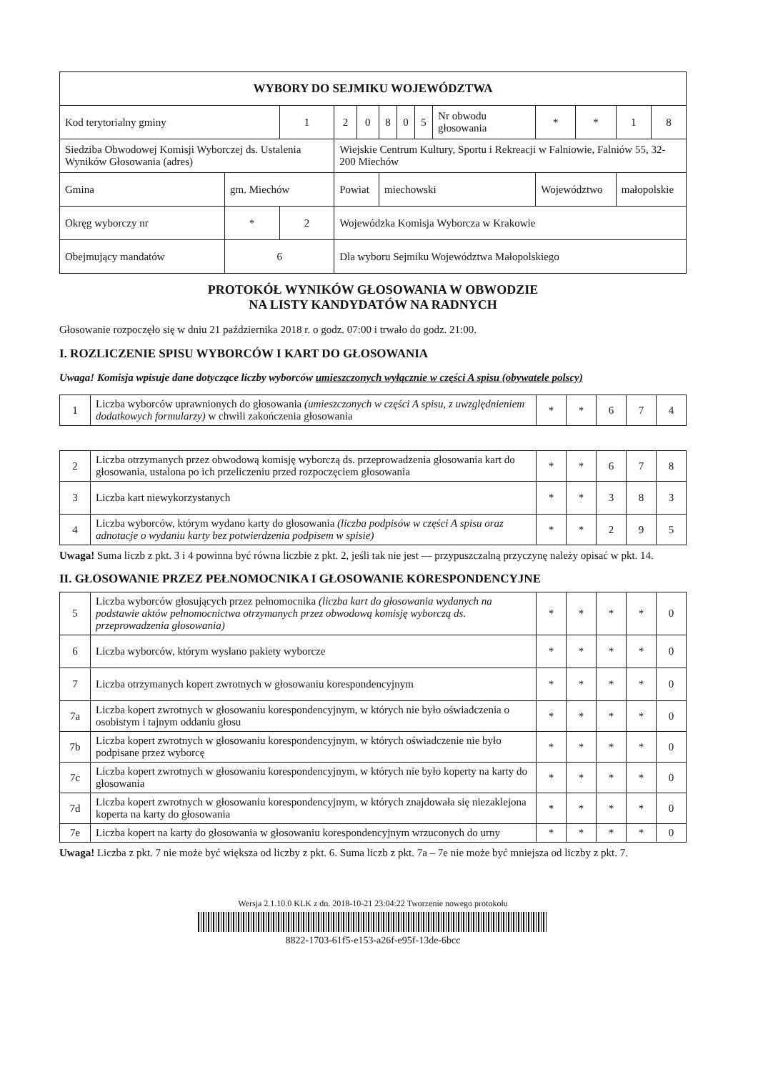| WYBORY DO SEJMIKU WOJEWÓDZTWA | | | | | | | | | | | | | |
| Kod terytorialny gminy | | | 1 | 2 | 0 | 8 | 0 | 5 | Nr obwodu głosowania | * | * | 1 | 8 |
| Siedziba Obwodowej Komisji Wyborczej ds. Ustalenia Wyników Głosowania (adres) | | | | Wiejskie Centrum Kultury, Sportu i Rekreacji w Falniowie, Falniów 55, 32-200 Miechów | | | | | | | | | |
| Gmina | gm. Miechów | | | Powiat | | miechowski | | | | Województwo | | małopolskie | |
| Okręg wyborczy nr | | * | 2 | Wojewódzka Komisja Wyborcza w Krakowie | | | | | | | | | |
| Obejmujący mandatów | | 6 | | Dla wyboru Sejmiku Województwa Małopolskiego | | | | | | | | | |
PROTOKÓŁ WYNIKÓW GŁOSOWANIA W OBWODZIE
NA LISTY KANDYDATÓW NA RADNYCH
Głosowanie rozpoczęło się w dniu 21 października 2018 r. o godz. 07:00 i trwało do godz. 21:00.
I. ROZLICZENIE SPISU WYBORCÓW I KART DO GŁOSOWANIA
Uwaga! Komisja wpisuje dane dotyczące liczby wyborców umieszczonych wyłącznie w części A spisu (obywatele polscy)
| 1 | Liczba wyborców uprawnionych do głosowania (umieszczonych w części A spisu, z uwzględnieniem dodatkowych formularzy) w chwili zakończenia głosowania | * | * | 6 | 7 | 4 |
| 2 | Liczba otrzymanych przez obwodową komisję wyborczą ds. przeprowadzenia głosowania kart do głosowania, ustalona po ich przeliczeniu przed rozpoczęciem głosowania | * | * | 6 | 7 | 8 |
| 3 | Liczba kart niewykorzystanych | * | * | 3 | 8 | 3 |
| 4 | Liczba wyborców, którym wydano karty do głosowania (liczba podpisów w części A spisu oraz adnotacje o wydaniu karty bez potwierdzenia podpisem w spisie) | * | * | 2 | 9 | 5 |
Uwaga! Suma liczb z pkt. 3 i 4 powinna być równa liczbie z pkt. 2, jeśli tak nie jest — przypuszczalną przyczynę należy opisać w pkt. 14.
II. GŁOSOWANIE PRZEZ PEŁNOMOCNIKA I GŁOSOWANIE KORESPONDENCYJNE
| 5 | Liczba wyborców głosujących przez pełnomocnika (liczba kart do głosowania wydanych na podstawie aktów pełnomocnictwa otrzymanych przez obwodową komisję wyborczą ds. przeprowadzenia głosowania) | * | * | * | * | 0 |
| 6 | Liczba wyborców, którym wysłano pakiety wyborcze | * | * | * | * | 0 |
| 7 | Liczba otrzymanych kopert zwrotnych w głosowaniu korespondencyjnym | * | * | * | * | 0 |
| 7a | Liczba kopert zwrotnych w głosowaniu korespondencyjnym, w których nie było oświadczenia o osobistym i tajnym oddaniu głosu | * | * | * | * | 0 |
| 7b | Liczba kopert zwrotnych w głosowaniu korespondencyjnym, w których oświadczenie nie było podpisane przez wyborcę | * | * | * | * | 0 |
| 7c | Liczba kopert zwrotnych w głosowaniu korespondencyjnym, w których nie było koperty na karty do głosowania | * | * | * | * | 0 |
| 7d | Liczba kopert zwrotnych w głosowaniu korespondencyjnym, w których znajdowała się niezaklejona koperta na karty do głosowania | * | * | * | * | 0 |
| 7e | Liczba kopert na karty do głosowania w głosowaniu korespondencyjnym wrzuconych do urny | * | * | * | * | 0 |
Uwaga! Liczba z pkt. 7 nie może być większa od liczby z pkt. 6. Suma liczb z pkt. 7a – 7e nie może być mniejsza od liczby z pkt. 7.
Wersja 2.1.10.0 KLK z dn. 2018-10-21 23:04:22 Tworzenie nowego protokołu
8822-1703-61f5-e153-a26f-e95f-13de-6bcc